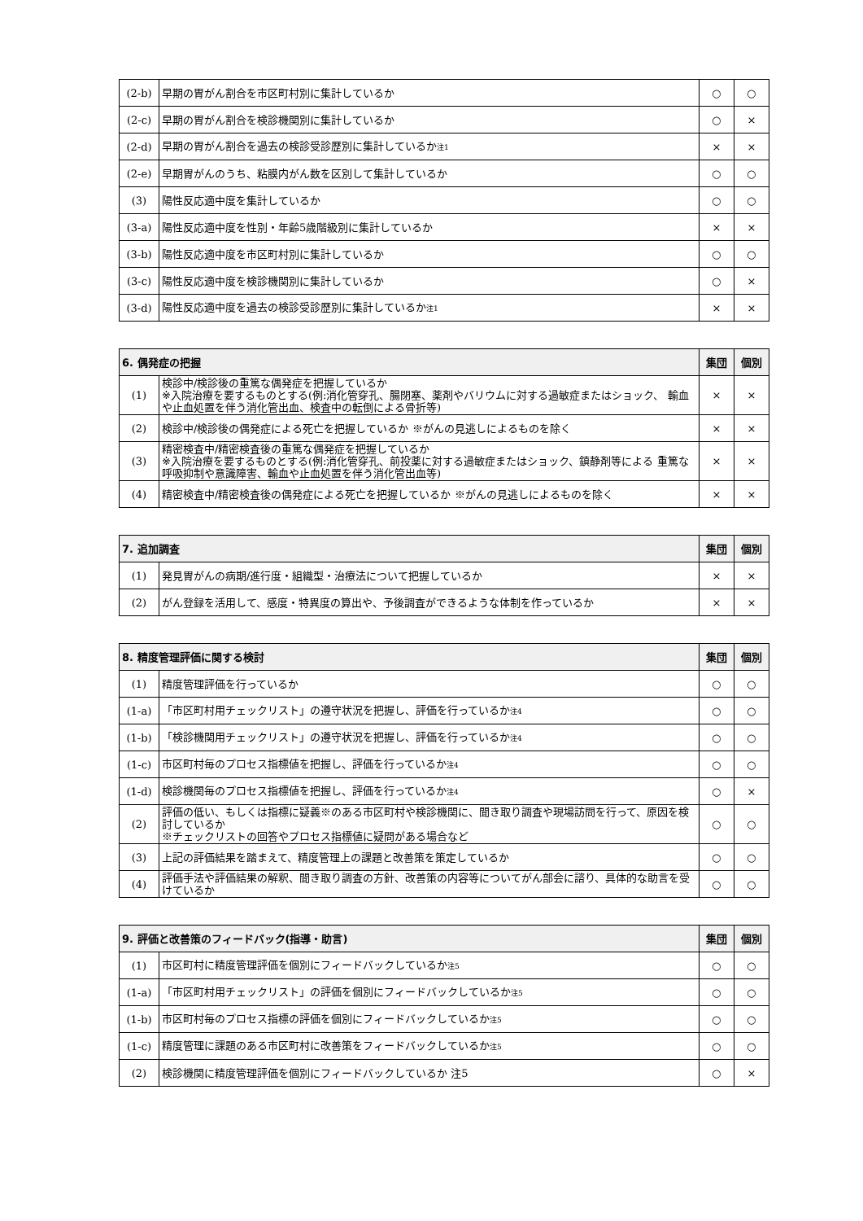| (2-b) | 早期の胃がん割合を市区町村別に集計しているか | ○ | ○ |
| (2-c) | 早期の胃がん割合を検診機関別に集計しているか | ○ | × |
| (2-d) | 早期の胃がん割合を過去の検診受診歴別に集計しているか<sup>注1</sup> | × | × |
| (2-e) | 早期胃がんのうち、粘膜内がん数を区別して集計しているか | ○ | ○ |
| (3) | 陽性反応適中度を集計しているか | ○ | ○ |
| (3-a) | 陽性反応適中度を性別・年齢5歳階級別に集計しているか | × | × |
| (3-b) | 陽性反応適中度を市区町村別に集計しているか | ○ | ○ |
| (3-c) | 陽性反応適中度を検診機関別に集計しているか | ○ | × |
| (3-d) | 陽性反応適中度を過去の検診受診歴別に集計しているか<sup>注1</sup> | × | × |
| 6. 偶発症の把握 | | 集団 | 個別 |
| --- | --- | --- | --- |
| (1) | 検診中/検診後の重篤な偶発症を把握しているか ※入院治療を要するものとする(例:消化管穿孔、腸閉塞、薬剤やバリウムに対する過敏症またはショック、 輸血や止血処置を伴う消化管出血、検査中の転倒による骨折等) | × | × |
| (2) | 検診中/検診後の偶発症による死亡を把握しているか ※がんの見逃しによるものを除く | × | × |
| (3) | 精密検査中/精密検査後の重篤な偶発症を把握しているか ※入院治療を要するものとする(例:消化管穿孔、前投薬に対する過敏症またはショック、鎮静剤等による 重篤な呼吸抑制や意識障害、輸血や止血処置を伴う消化管出血等) | × | × |
| (4) | 精密検査中/精密検査後の偶発症による死亡を把握しているか ※がんの見逃しによるものを除く | × | × |
| 7. 追加調査 | | 集団 | 個別 |
| --- | --- | --- | --- |
| (1) | 発見胃がんの病期/進行度・組織型・治療法について把握しているか | × | × |
| (2) | がん登録を活用して、感度・特異度の算出や、予後調査ができるような体制を作っているか | × | × |
| 8. 精度管理評価に関する検討 | | 集団 | 個別 |
| --- | --- | --- | --- |
| (1) | 精度管理評価を行っているか | ○ | ○ |
| (1-a) | 「市区町村用チェックリスト」の遵守状況を把握し、評価を行っているか<sup>注4</sup> | ○ | ○ |
| (1-b) | 「検診機関用チェックリスト」の遵守状況を把握し、評価を行っているか<sup>注4</sup> | ○ | ○ |
| (1-c) | 市区町村毎のプロセス指標値を把握し、評価を行っているか<sup>注4</sup> | ○ | ○ |
| (1-d) | 検診機関毎のプロセス指標値を把握し、評価を行っているか<sup>注4</sup> | ○ | × |
| (2) | 評価の低い、もしくは指標に疑義※のある市区町村や検診機関に、聞き取り調査や現場訪問を行って、原因を検討しているか ※チェックリストの回答やプロセス指標値に疑問がある場合など | ○ | ○ |
| (3) | 上記の評価結果を踏まえて、精度管理上の課題と改善策を策定しているか | ○ | ○ |
| (4) | 評価手法や評価結果の解釈、聞き取り調査の方針、改善策の内容等についてがん部会に諮り、具体的な助言を受けているか | ○ | ○ |
| 9. 評価と改善策のフィードバック(指導・助言) | | 集団 | 個別 |
| --- | --- | --- | --- |
| (1) | 市区町村に精度管理評価を個別にフィードバックしているか<sup>注5</sup> | ○ | ○ |
| (1-a) | 「市区町村用チェックリスト」の評価を個別にフィードバックしているか<sup>注5</sup> | ○ | ○ |
| (1-b) | 市区町村毎のプロセス指標の評価を個別にフィードバックしているか<sup>注5</sup> | ○ | ○ |
| (1-c) | 精度管理に課題のある市区町村に改善策をフィードバックしているか<sup>注5</sup> | ○ | ○ |
| (2) | 検診機関に精度管理評価を個別にフィードバックしているか 注5 | ○ | × |